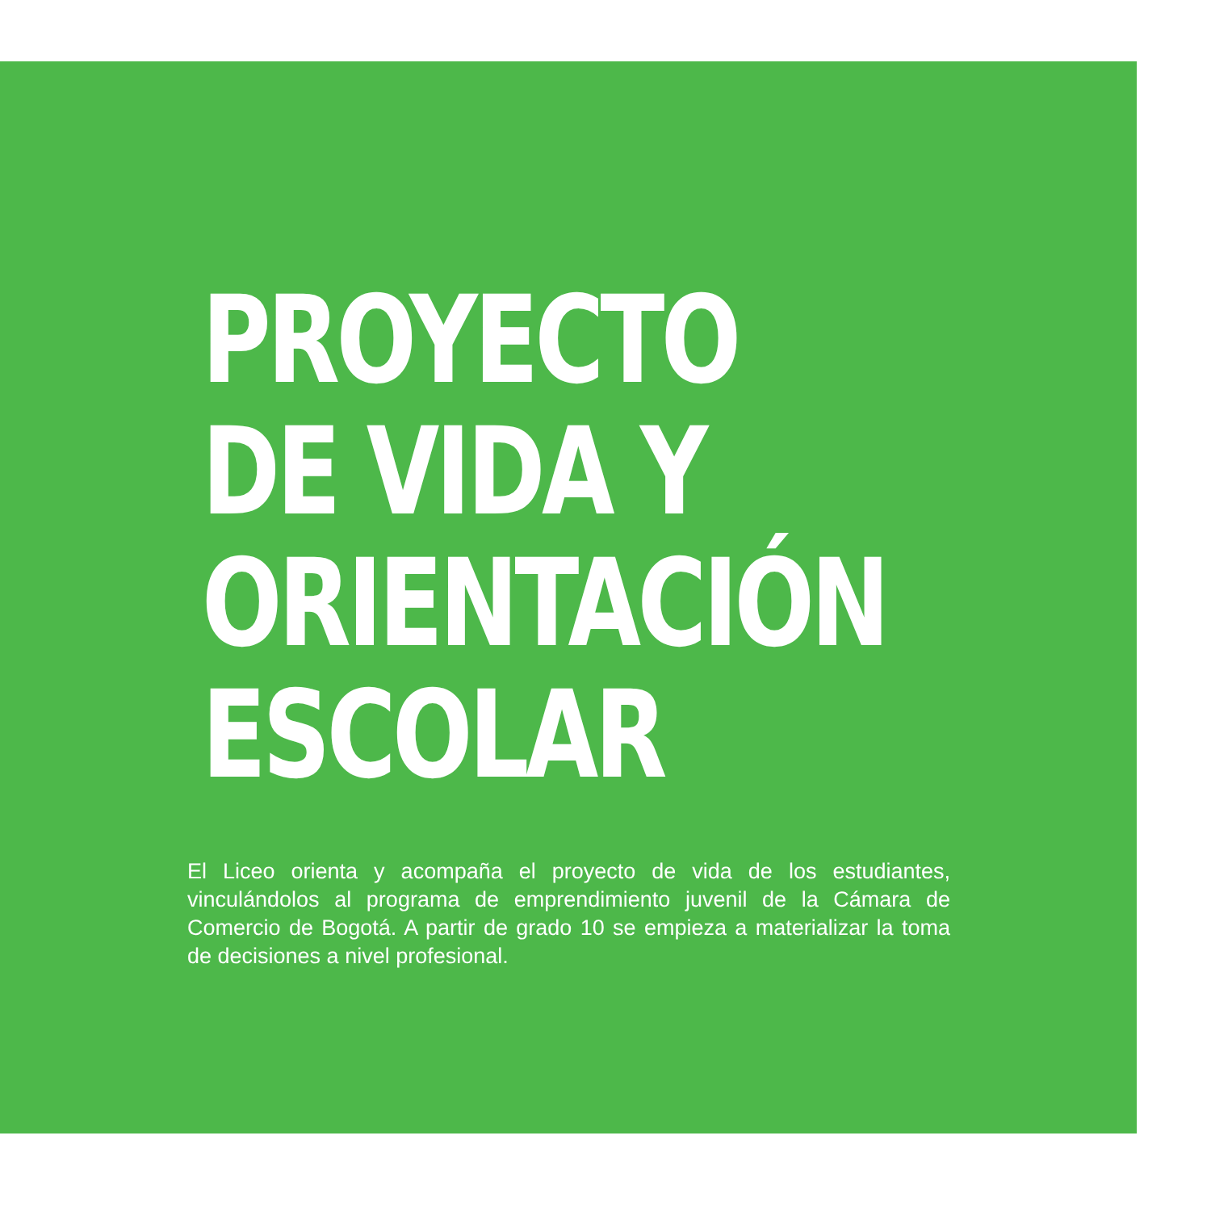PROYECTO
DE VIDA Y
ORIENTACIÓN
ESCOLAR
El Liceo orienta y acompaña el proyecto de vida de los estudiantes, vinculándolos al programa de emprendimiento juvenil de la Cámara de Comercio de Bogotá. A partir de grado 10 se empieza a materializar la toma de decisiones a nivel profesional.